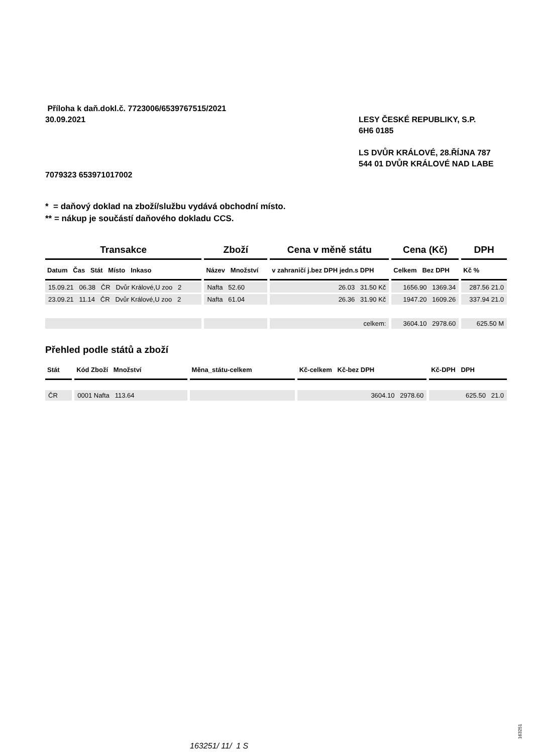Příloha k daň.dokl.č. 7723006/6539767515/2021
30.09.2021
7079323 653971017002
LESY ČESKÉ REPUBLIKY, S.P.
6H6 0185
LS DVŮR KRÁLOVÉ, 28.ŘÍJNA 787
544 01 DVŮR KRÁLOVÉ NAD LABE
* = daňový doklad na zboží/službu vydává obchodní místo.
** = nákup je součástí daňového dokladu CCS.
| Transakce | Zboží | Cena v měně státu | Cena (Kč) | DPH |
| --- | --- | --- | --- | --- |
| Datum Čas Stát Místo Inkaso | Název Množství | v zahraničí j.bez DPH jedn.s DPH | Celkem Bez DPH | Kč % |
| 15.09.21 06.38 ČR Dvůr Králové,U zoo 2 | Nafta 52.60 | 26.03 31.50 Kč | 1656.90 1369.34 | 287.56 21.0 |
| 23.09.21 11.14 ČR Dvůr Králové,U zoo 2 | Nafta 61.04 | 26.36 31.90 Kč | 1947.20 1609.26 | 337.94 21.0 |
| | | celkem: | 3604.10 2978.60 | 625.50 M |
Přehled podle států a zboží
| Stát | Kód Zboží Množství | Měna_státu-celkem | Kč-celkem Kč-bez DPH | Kč-DPH DPH |
| --- | --- | --- | --- | --- |
| ČR | 0001 Nafta 113.64 | | 3604.10 2978.60 | 625.50 21.0 |
163251/ 11/ 1 S
163251